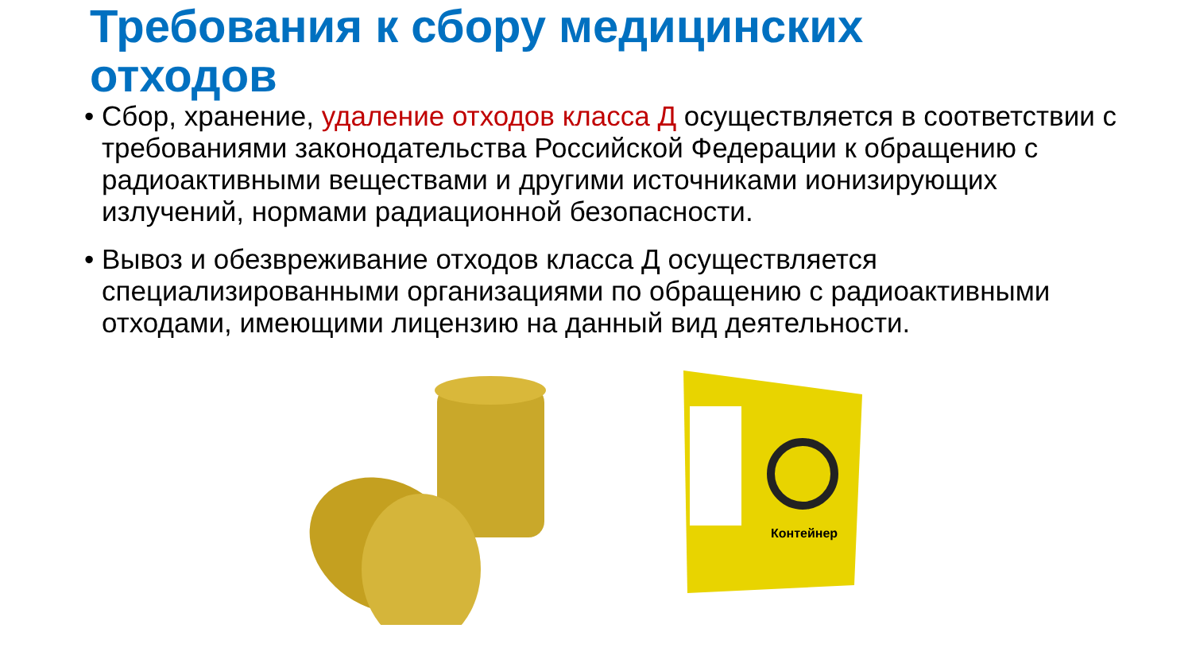Требования к сбору медицинских отходов
• Сбор, хранение, удаление отходов класса Д осуществляется в соответствии с требованиями законодательства Российской Федерации к обращению с радиоактивными веществами и другими источниками ионизирующих излучений, нормами радиационной безопасности.
• Вывоз и обезвреживание отходов класса Д осуществляется специализированными организациями по обращению с радиоактивными отходами, имеющими лицензию на данный вид деятельности.
Контейнер